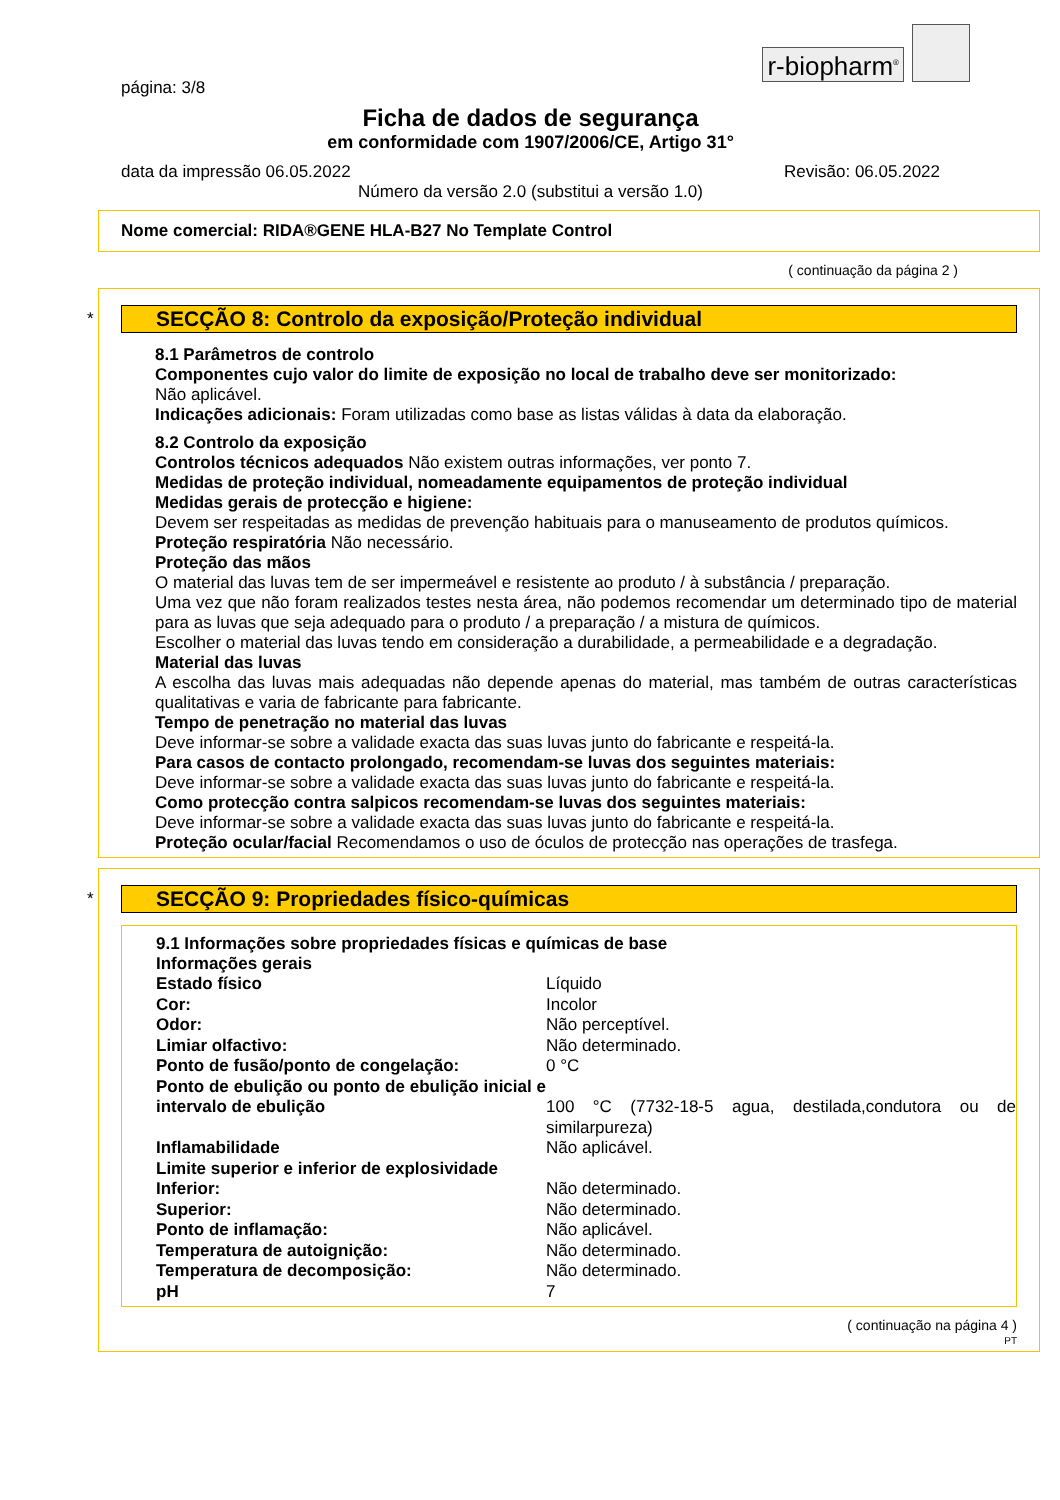r-biopharm<sup>®</sup>
página: 3/8
Ficha de dados de segurança
em conformidade com 1907/2006/CE, Artigo 31°
data da impressão 06.05.2022 Revisão: 06.05.2022
Número da versão 2.0 (substitui a versão 1.0)
Nome comercial: RIDA®GENE HLA-B27 No Template Control
( continuação da página 2 )
*
SECÇÃO 8: Controlo da exposição/Proteção individual
8.1 Parâmetros de controlo
Componentes cujo valor do limite de exposição no local de trabalho deve ser monitorizado:
Não aplicável.
Indicações adicionais: Foram utilizadas como base as listas válidas à data da elaboração.
8.2 Controlo da exposição
Controlos técnicos adequados Não existem outras informações, ver ponto 7.
Medidas de proteção individual, nomeadamente equipamentos de proteção individual
Medidas gerais de protecção e higiene:
Devem ser respeitadas as medidas de prevenção habituais para o manuseamento de produtos químicos.
Proteção respiratória Não necessário.
Proteção das mãos
O material das luvas tem de ser impermeável e resistente ao produto / à substância / preparação.
Uma vez que não foram realizados testes nesta área, não podemos recomendar um determinado tipo de material para as luvas que seja adequado para o produto / a preparação / a mistura de químicos.
Escolher o material das luvas tendo em consideração a durabilidade, a permeabilidade e a degradação.
Material das luvas
A escolha das luvas mais adequadas não depende apenas do material, mas também de outras características qualitativas e varia de fabricante para fabricante.
Tempo de penetração no material das luvas
Deve informar-se sobre a validade exacta das suas luvas junto do fabricante e respeitá-la.
Para casos de contacto prolongado, recomendam-se luvas dos seguintes materiais:
Deve informar-se sobre a validade exacta das suas luvas junto do fabricante e respeitá-la.
Como protecção contra salpicos recomendam-se luvas dos seguintes materiais:
Deve informar-se sobre a validade exacta das suas luvas junto do fabricante e respeitá-la.
Proteção ocular/facial Recomendamos o uso de óculos de protecção nas operações de trasfega.
*
SECÇÃO 9: Propriedades físico-químicas
9.1 Informações sobre propriedades físicas e químicas de base
Informações gerais
| Estado físico | Líquido |
| Cor: | Incolor |
| Odor: | Não perceptível. |
| Limiar olfactivo: | Não determinado. |
| Ponto de fusão/ponto de congelação: | 0 °C |
| Ponto de ebulição ou ponto de ebulição inicial e intervalo de ebulição | 100 °C (7732-18-5 agua, destilada,condutora ou de similarpureza) |
| Inflamabilidade | Não aplicável. |
| Limite superior e inferior de explosividade | |
| Inferior: | Não determinado. |
| Superior: | Não determinado. |
| Ponto de inflamação: | Não aplicável. |
| Temperatura de autoignição: | Não determinado. |
| Temperatura de decomposição: | Não determinado. |
| pH | 7 |
( continuação na página 4 )
PT